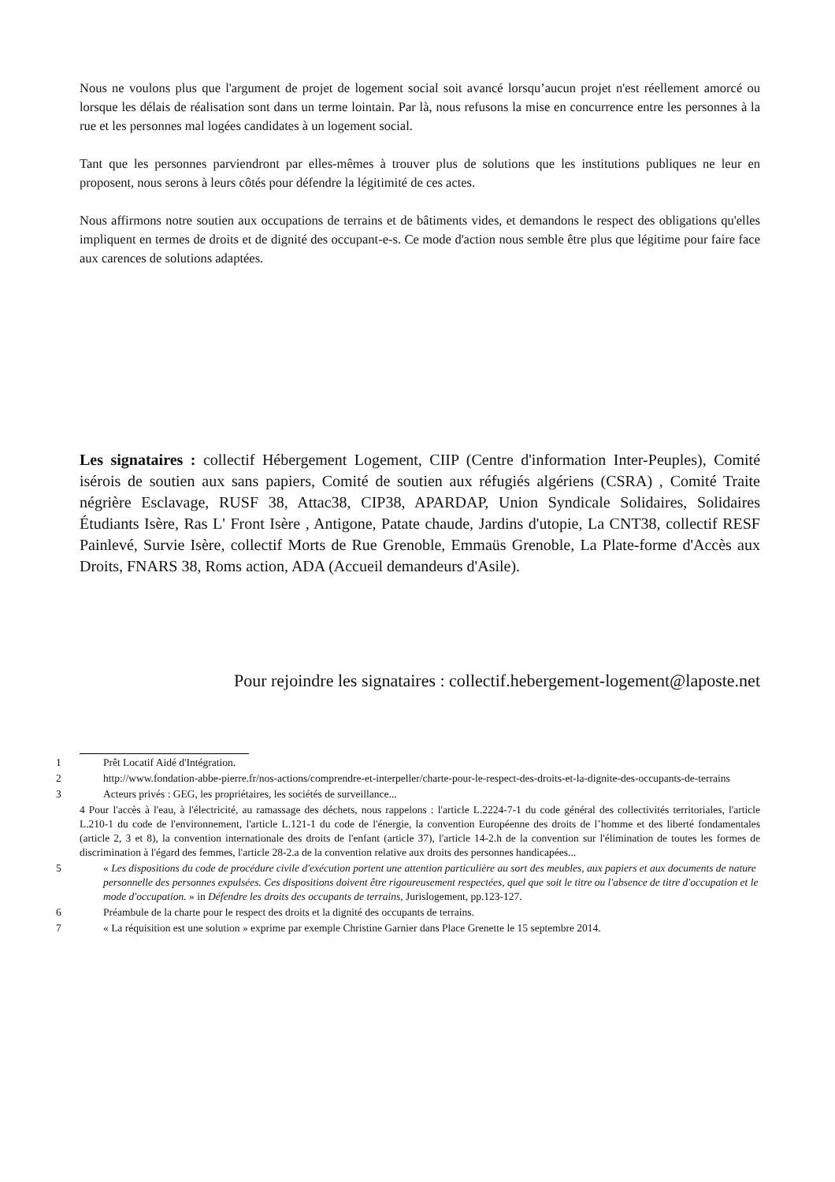Nous ne voulons plus que l'argument de projet de logement social soit avancé lorsqu’aucun projet n'est réellement amorcé ou lorsque les délais de réalisation sont dans un terme lointain. Par là, nous refusons la mise en concurrence entre les personnes à la rue et les personnes mal logées candidates à un logement social.
Tant que les personnes parviendront par elles-mêmes à trouver plus de solutions que les institutions publiques ne leur en proposent, nous serons à leurs côtés pour défendre la légitimité de ces actes.
Nous affirmons notre soutien aux occupations de terrains et de bâtiments vides, et demandons le respect des obligations qu'elles impliquent en termes de droits et de dignité des occupant-e-s. Ce mode d'action nous semble être plus que légitime pour faire face aux carences de solutions adaptées.
Les signataires : collectif Hébergement Logement, CIIP (Centre d'information Inter-Peuples), Comité isérois de soutien aux sans papiers, Comité de soutien aux réfugiés algériens (CSRA) , Comité Traite négrière Esclavage, RUSF 38, Attac38, CIP38, APARDAP, Union Syndicale Solidaires, Solidaires Étudiants Isère, Ras L' Front Isère , Antigone, Patate chaude, Jardins d'utopie, La CNT38, collectif RESF Painlevé, Survie Isère, collectif Morts de Rue Grenoble, Emmaüs Grenoble, La Plate-forme d'Accès aux Droits, FNARS 38, Roms action, ADA (Accueil demandeurs d'Asile).
Pour rejoindre les signataires : collectif.hebergement-logement@laposte.net
1 Prêt Locatif Aidé d'Intégration.
2 http://www.fondation-abbe-pierre.fr/nos-actions/comprendre-et-interpeller/charte-pour-le-respect-des-droits-et-la-dignite-des-occupants-de-terrains
3 Acteurs privés : GEG, les propriétaires, les sociétés de surveillance...
4 Pour l'accès à l'eau, à l'électricité, au ramassage des déchets, nous rappelons : l'article L.2224-7-1 du code général des collectivités territoriales, l'article L.210-1 du code de l'environnement, l'article L.121-1 du code de l'énergie, la convention Européenne des droits de l’homme et des liberté fondamentales (article 2, 3 et 8), la convention internationale des droits de l'enfant (article 37), l'article 14-2.h de la convention sur l'élimination de toutes les formes de discrimination à l'égard des femmes, l'article 28-2.a de la convention relative aux droits des personnes handicapées...
5 « Les dispositions du code de procédure civile d'exécution portent une attention particulière au sort des meubles, aux papiers et aux documents de nature personnelle des personnes expulsées. Ces dispositions doivent être rigoureusement respectées, quel que soit le titre ou l'absence de titre d'occupation et le mode d'occupation. » in Défendre les droits des occupants de terrains, Jurislogement, pp.123-127.
6 Préambule de la charte pour le respect des droits et la dignité des occupants de terrains.
7 « La réquisition est une solution » exprime par exemple Christine Garnier dans Place Grenette le 15 septembre 2014.